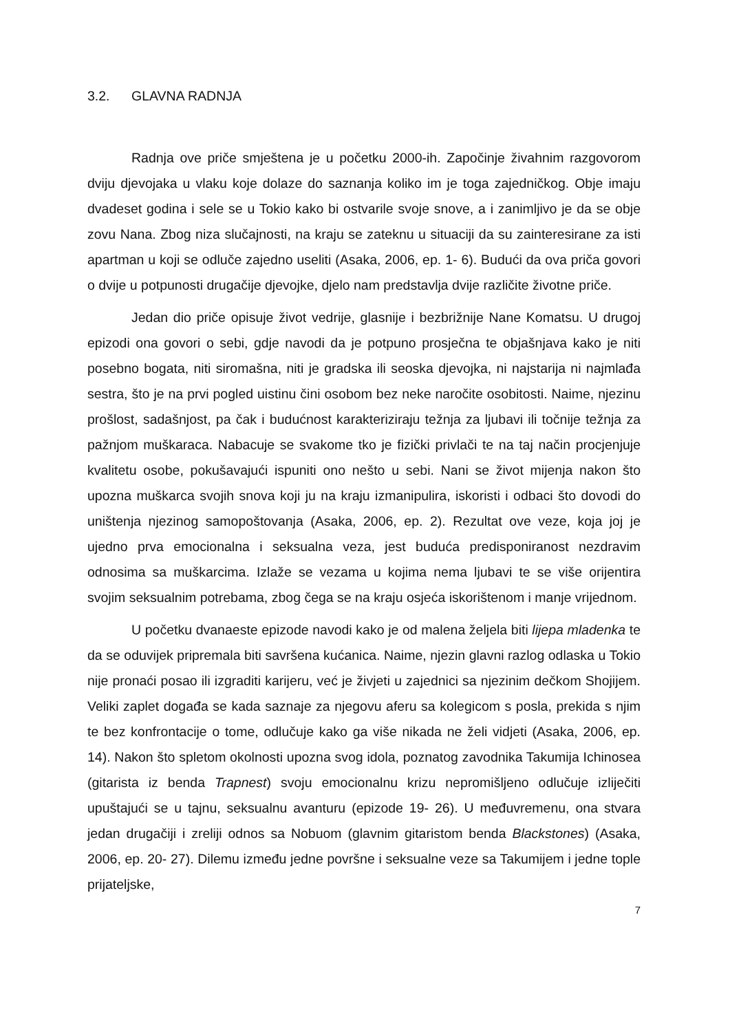3.2. GLAVNA RADNJA
Radnja ove priče smještena je u početku 2000-ih. Započinje živahnim razgovorom dviju djevojaka u vlaku koje dolaze do saznanja koliko im je toga zajedničkog. Obje imaju dvadeset godina i sele se u Tokio kako bi ostvarile svoje snove, a i zanimljivo je da se obje zovu Nana. Zbog niza slučajnosti, na kraju se zateknu u situaciji da su zainteresirane za isti apartman u koji se odluče zajedno useliti (Asaka, 2006, ep. 1- 6). Budući da ova priča govori o dvije u potpunosti drugačije djevojke, djelo nam predstavlja dvije različite životne priče.
Jedan dio priče opisuje život vedrije, glasnije i bezbrižnije Nane Komatsu. U drugoj epizodi ona govori o sebi, gdje navodi da je potpuno prosječna te objašnjava kako je niti posebno bogata, niti siromašna, niti je gradska ili seoska djevojka, ni najstarija ni najmlađa sestra, što je na prvi pogled uistinu čini osobom bez neke naročite osobitosti. Naime, njezinu prošlost, sadašnjost, pa čak i budućnost karakteriziraju težnja za ljubavi ili točnije težnja za pažnjom muškaraca. Nabacuje se svakome tko je fizički privlači te na taj način procjenjuje kvalitetu osobe, pokušavajući ispuniti ono nešto u sebi. Nani se život mijenja nakon što upozna muškarca svojih snova koji ju na kraju izmanipulira, iskoristi i odbaci što dovodi do uništenja njezinog samopoštovanja (Asaka, 2006, ep. 2). Rezultat ove veze, koja joj je ujedno prva emocionalna i seksualna veza, jest buduća predisponiranost nezdravim odnosima sa muškarcima. Izlaže se vezama u kojima nema ljubavi te se više orijentira svojim seksualnim potrebama, zbog čega se na kraju osjeća iskorištenom i manje vrijednom.
U početku dvanaeste epizode navodi kako je od malena željela biti lijepa mladenka te da se oduvijek pripremala biti savršena kućanica. Naime, njezin glavni razlog odlaska u Tokio nije pronaći posao ili izgraditi karijeru, već je živjeti u zajednici sa njezinim dečkom Shojijem. Veliki zaplet događa se kada saznaje za njegovu aferu sa kolegicom s posla, prekida s njim te bez konfrontacije o tome, odlučuje kako ga više nikada ne želi vidjeti (Asaka, 2006, ep. 14). Nakon što spletom okolnosti upozna svog idola, poznatog zavodnika Takumija Ichinosea (gitarista iz benda Trapnest) svoju emocionalnu krizu nepromišljeno odlučuje izliječiti upuštajući se u tajnu, seksualnu avanturu (epizode 19- 26). U međuvremenu, ona stvara jedan drugačiji i zreliji odnos sa Nobuom (glavnim gitaristom benda Blackstones) (Asaka, 2006, ep. 20- 27). Dilemu između jedne površne i seksualne veze sa Takumijem i jedne tople prijateljske,
7